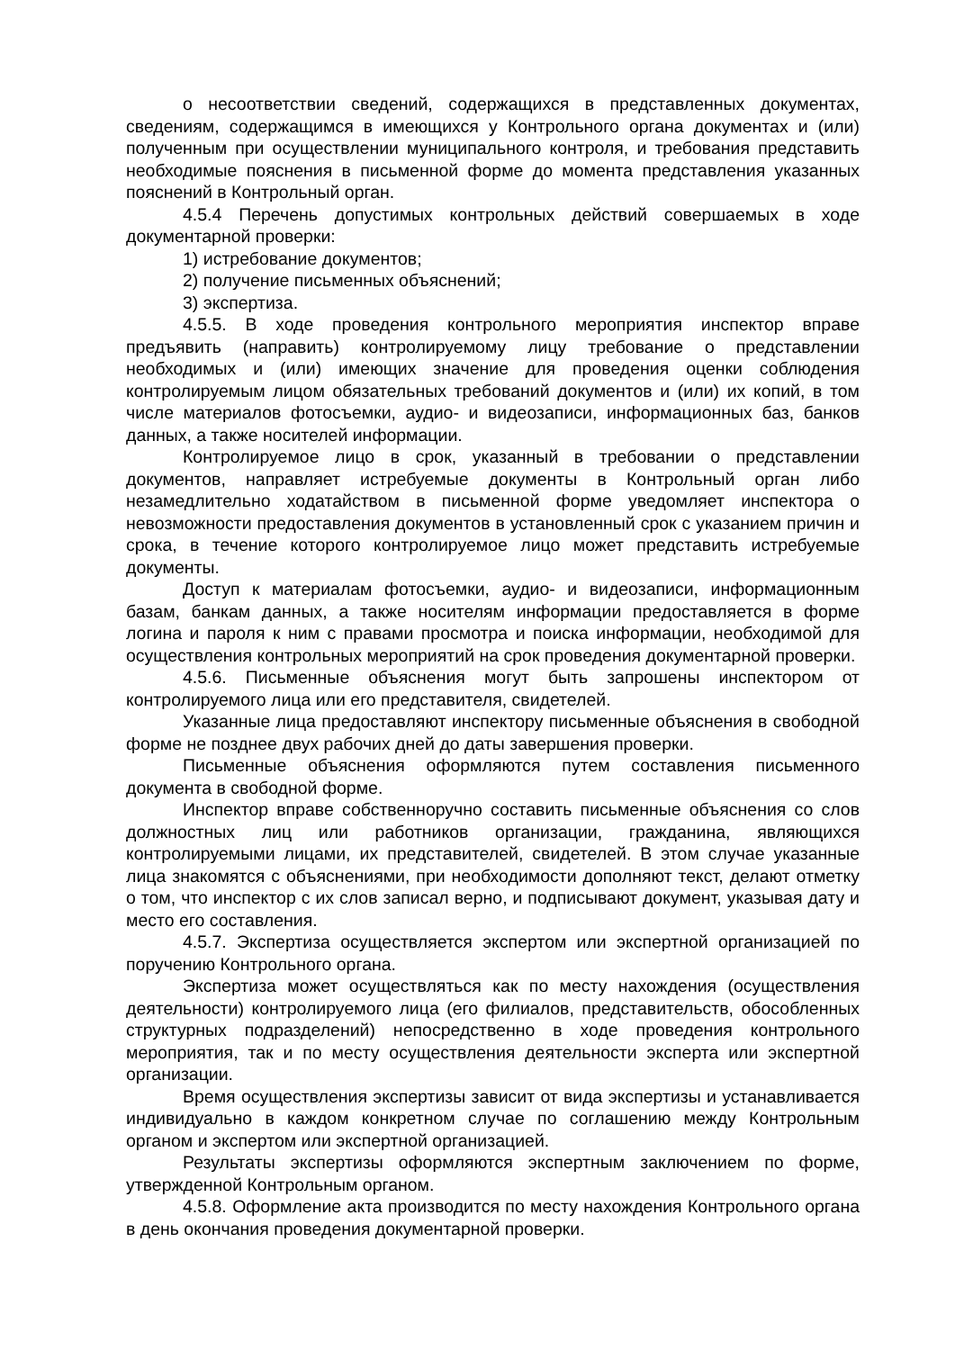о несоответствии сведений, содержащихся в представленных документах, сведениям, содержащимся в имеющихся у Контрольного органа документах и (или) полученным при осуществлении муниципального контроля, и требования представить необходимые пояснения в письменной форме до момента представления указанных пояснений в Контрольный орган.
4.5.4 Перечень допустимых контрольных действий совершаемых в ходе документарной проверки:
1) истребование документов;
2) получение письменных объяснений;
3) экспертиза.
4.5.5. В ходе проведения контрольного мероприятия инспектор вправе предъявить (направить) контролируемому лицу требование о представлении необходимых и (или) имеющих значение для проведения оценки соблюдения контролируемым лицом обязательных требований документов и (или) их копий, в том числе материалов фотосъемки, аудио- и видеозаписи, информационных баз, банков данных, а также носителей информации.
Контролируемое лицо в срок, указанный в требовании о представлении документов, направляет истребуемые документы в Контрольный орган либо незамедлительно ходатайством в письменной форме уведомляет инспектора о невозможности предоставления документов в установленный срок с указанием причин и срока, в течение которого контролируемое лицо может представить истребуемые документы.
Доступ к материалам фотосъемки, аудио- и видеозаписи, информационным базам, банкам данных, а также носителям информации предоставляется в форме логина и пароля к ним с правами просмотра и поиска информации, необходимой для осуществления контрольных мероприятий на срок проведения документарной проверки.
4.5.6. Письменные объяснения могут быть запрошены инспектором от контролируемого лица или его представителя, свидетелей.
Указанные лица предоставляют инспектору письменные объяснения в свободной форме не позднее двух рабочих дней до даты завершения проверки.
Письменные объяснения оформляются путем составления письменного документа в свободной форме.
Инспектор вправе собственноручно составить письменные объяснения со слов должностных лиц или работников организации, гражданина, являющихся контролируемыми лицами, их представителей, свидетелей. В этом случае указанные лица знакомятся с объяснениями, при необходимости дополняют текст, делают отметку о том, что инспектор с их слов записал верно, и подписывают документ, указывая дату и место его составления.
4.5.7. Экспертиза осуществляется экспертом или экспертной организацией по поручению Контрольного органа.
Экспертиза может осуществляться как по месту нахождения (осуществления деятельности) контролируемого лица (его филиалов, представительств, обособленных структурных подразделений) непосредственно в ходе проведения контрольного мероприятия, так и по месту осуществления деятельности эксперта или экспертной организации.
Время осуществления экспертизы зависит от вида экспертизы и устанавливается индивидуально в каждом конкретном случае по соглашению между Контрольным органом и экспертом или экспертной организацией.
Результаты экспертизы оформляются экспертным заключением по форме, утвержденной Контрольным органом.
4.5.8. Оформление акта производится по месту нахождения Контрольного органа в день окончания проведения документарной проверки.